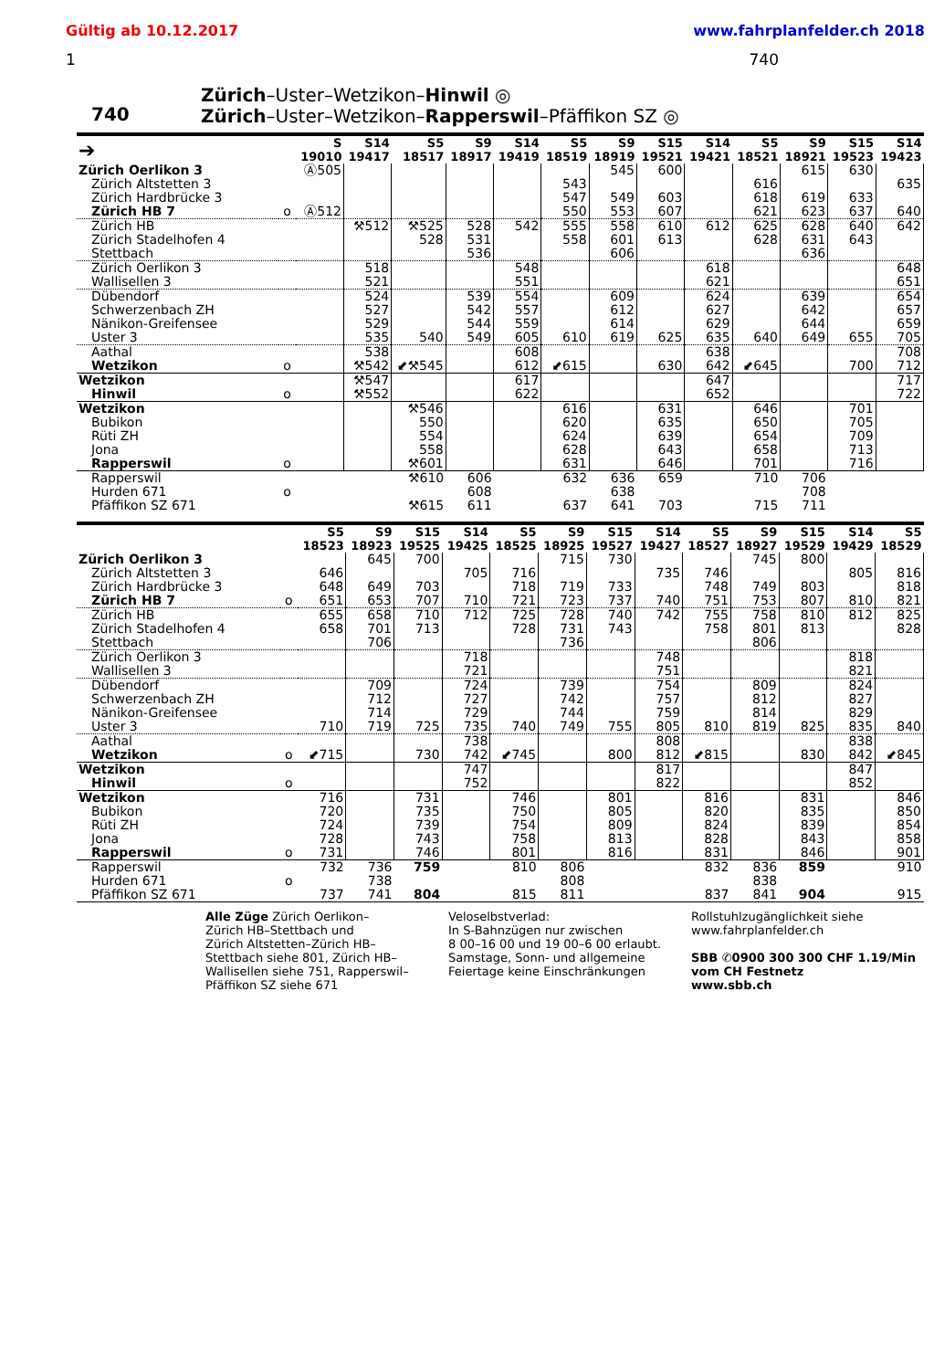Gültig ab 10.12.2017 www.fahrplanfelder.ch 2018
1 740
740
Zürich–Uster–Wetzikon–Hinwil ◎
Zürich–Uster–Wetzikon–Rapperswil–Pfäffikon SZ ◎
| ➔ | | S 19010 | S14 19417 | S5 18517 | S9 18917 | S14 19419 | S5 18519 | S9 18919 | S15 19521 | S14 19421 | S5 18521 | S9 18921 | S15 19523 | S14 19423 |
| --- | --- | --- | --- | --- | --- | --- | --- | --- | --- | --- | --- | --- | --- | --- |
| Zürich Oerlikon 3 | | Ⓐ505 | | | | | | 545 | 600 | | | 615 | 630 | |
| Zürich Altstetten 3 | | | | | | | 543 | | | | 616 | | | 635 |
| Zürich Hardbrücke 3 | | | | | | | 547 | 549 | 603 | | 618 | 619 | 633 | |
| Zürich HB 7 | o | Ⓐ512 | | | | | 550 | 553 | 607 | | 621 | 623 | 637 | 640 |
| Zürich HB | | | ⚒512 | ⚒525 | 528 | 542 | 555 | 558 | 610 | 612 | 625 | 628 | 640 | 642 |
| Zürich Stadelhofen 4 | | | | 528 | 531 | | 558 | 601 | 613 | | 628 | 631 | 643 | |
| Stettbach | | | | | 536 | | | 606 | | | | 636 | | |
| Zürich Oerlikon 3 | | | 518 | | | 548 | | | | 618 | | | | 648 |
| Wallisellen 3 | | | 521 | | | 551 | | | | 621 | | | | 651 |
| Dübendorf | | | 524 | | 539 | 554 | | 609 | | 624 | | 639 | | 654 |
| Schwerzenbach ZH | | | 527 | | 542 | 557 | | 612 | | 627 | | 642 | | 657 |
| Nänikon-Greifensee | | | 529 | | 544 | 559 | | 614 | | 629 | | 644 | | 659 |
| Uster 3 | | | 535 | 540 | 549 | 605 | 610 | 619 | 625 | 635 | 640 | 649 | 655 | 705 |
| Aathal | | | 538 | | | 608 | | | | 638 | | | | 708 |
| Wetzikon | o | | ⚒542 | ⬋⚒545 | | 612 | ⬋615 | | 630 | 642 | ⬋645 | | 700 | 712 |
| Wetzikon | | | ⚒547 | | | 617 | | | | 647 | | | | 717 |
| Hinwil | o | | ⚒552 | | | 622 | | | | 652 | | | | 722 |
| Wetzikon | | | | ⚒546 | | | 616 | | 631 | | 646 | | 701 | |
| Bubikon | | | | 550 | | | 620 | | 635 | | 650 | | 705 | |
| Rüti ZH | | | | 554 | | | 624 | | 639 | | 654 | | 709 | |
| Jona | | | | 558 | | | 628 | | 643 | | 658 | | 713 | |
| Rapperswil | o | | | ⚒601 | | | 631 | | 646 | | 701 | | 716 | |
| Rapperswil | | | | ⚒610 | 606 | | 632 | 636 | 659 | | 710 | 706 | | |
| Hurden 671 | o | | | | 608 | | | 638 | | | | 708 | | |
| Pfäffikon SZ 671 | | | | ⚒615 | 611 | | 637 | 641 | 703 | | 715 | 711 | | |
| | | S5 18523 | S9 18923 | S15 19525 | S14 19425 | S5 18525 | S9 18925 | S15 19527 | S14 19427 | S5 18527 | S9 18927 | S15 19529 | S14 19429 | S5 18529 |
| --- | --- | --- | --- | --- | --- | --- | --- | --- | --- | --- | --- | --- | --- | --- |
| Zürich Oerlikon 3 | | | 645 | 700 | | | 715 | 730 | | | 745 | 800 | | |
| Zürich Altstetten 3 | | 646 | | | 705 | 716 | | | 735 | 746 | | | 805 | 816 |
| Zürich Hardbrücke 3 | | 648 | 649 | 703 | | 718 | 719 | 733 | | 748 | 749 | 803 | | 818 |
| Zürich HB 7 | o | 651 | 653 | 707 | 710 | 721 | 723 | 737 | 740 | 751 | 753 | 807 | 810 | 821 |
| Zürich HB | | 655 | 658 | 710 | 712 | 725 | 728 | 740 | 742 | 755 | 758 | 810 | 812 | 825 |
| Zürich Stadelhofen 4 | | 658 | 701 | 713 | | 728 | 731 | 743 | | 758 | 801 | 813 | | 828 |
| Stettbach | | | 706 | | | | 736 | | | | 806 | | | |
| Zürich Oerlikon 3 | | | | | 718 | | | | 748 | | | | 818 | |
| Wallisellen 3 | | | | | 721 | | | | 751 | | | | 821 | |
| Dübendorf | | | 709 | | 724 | | 739 | | 754 | | 809 | | 824 | |
| Schwerzenbach ZH | | | 712 | | 727 | | 742 | | 757 | | 812 | | 827 | |
| Nänikon-Greifensee | | | 714 | | 729 | | 744 | | 759 | | 814 | | 829 | |
| Uster 3 | | 710 | 719 | 725 | 735 | 740 | 749 | 755 | 805 | 810 | 819 | 825 | 835 | 840 |
| Aathal | | | | | 738 | | | | 808 | | | | 838 | |
| Wetzikon | o | ⬋715 | | 730 | 742 | ⬋745 | | 800 | 812 | ⬋815 | | 830 | 842 | ⬋845 |
| Wetzikon | | | | | 747 | | | | 817 | | | | 847 | |
| Hinwil | o | | | | 752 | | | | 822 | | | | 852 | |
| Wetzikon | | 716 | | 731 | | 746 | | 801 | | 816 | | 831 | | 846 |
| Bubikon | | 720 | | 735 | | 750 | | 805 | | 820 | | 835 | | 850 |
| Rüti ZH | | 724 | | 739 | | 754 | | 809 | | 824 | | 839 | | 854 |
| Jona | | 728 | | 743 | | 758 | | 813 | | 828 | | 843 | | 858 |
| Rapperswil | o | 731 | | 746 | | 801 | | 816 | | 831 | | 846 | | 901 |
| Rapperswil | | 732 | 736 | 759 | | 810 | 806 | | | 832 | 836 | 859 | | 910 |
| Hurden 671 | o | | 738 | | | | 808 | | | | 838 | | | |
| Pfäffikon SZ 671 | | 737 | 741 | 804 | | 815 | 811 | | | 837 | 841 | 904 | | 915 |
Alle Züge Zürich Oerlikon–
Zürich HB–Stettbach und
Zürich Altstetten–Zürich HB–
Stettbach siehe 801, Zürich HB–
Wallisellen siehe 751, Rapperswil–
Pfäffikon SZ siehe 671
Veloselbstverlad:
In S-Bahnzügen nur zwischen
8 00–16 00 und 19 00–6 00 erlaubt.
Samstage, Sonn- und allgemeine
Feiertage keine Einschränkungen
Rollstuhlzugänglichkeit siehe
www.fahrplanfelder.ch
SBB ✆0900 300 300 CHF 1.19/Min
vom CH Festnetz
www.sbb.ch